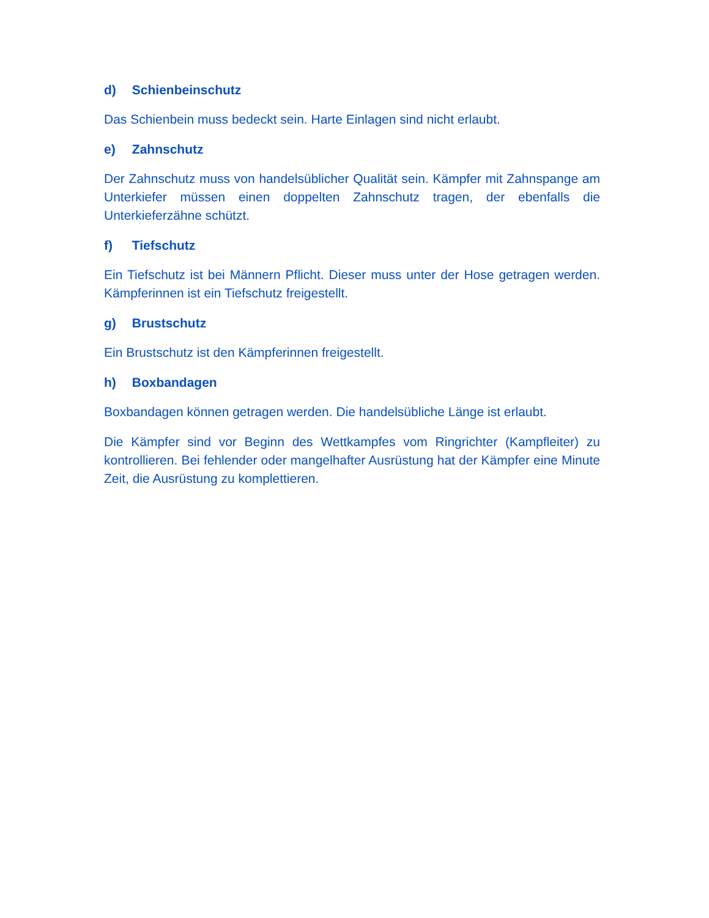d) Schienbeinschutz
Das Schienbein muss bedeckt sein. Harte Einlagen sind nicht erlaubt.
e) Zahnschutz
Der Zahnschutz muss von handelsüblicher Qualität sein. Kämpfer mit Zahnspange am Unterkiefer müssen einen doppelten Zahnschutz tragen, der ebenfalls die Unterkieferzähne schützt.
f) Tiefschutz
Ein Tiefschutz ist bei Männern Pflicht. Dieser muss unter der Hose getragen werden. Kämpferinnen ist ein Tiefschutz freigestellt.
g) Brustschutz
Ein Brustschutz ist den Kämpferinnen freigestellt.
h) Boxbandagen
Boxbandagen können getragen werden. Die handelsübliche Länge ist erlaubt.
Die Kämpfer sind vor Beginn des Wettkampfes vom Ringrichter (Kampfleiter) zu kontrollieren. Bei fehlender oder mangelhafter Ausrüstung hat der Kämpfer eine Minute Zeit, die Ausrüstung zu komplettieren.